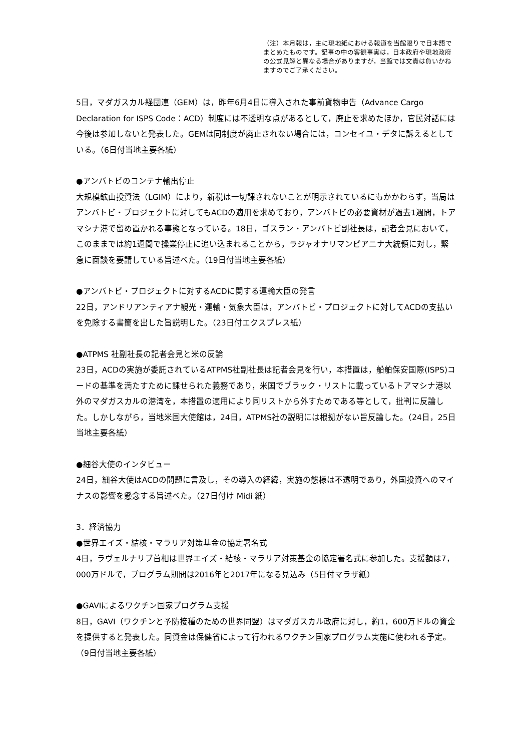（注）本月報は，主に現地紙における報道を当館限りで日本語でまとめたものです。記事の中の客観事実は，日本政府や現地政府の公式見解と異なる場合がありますが，当館では文責は負いかねますのでご了承ください。
5日，マダガスカル経団連（GEM）は，昨年6月4日に導入された事前貨物申告（Advance Cargo Declaration for ISPS Code：ACD）制度には不透明な点があるとして，廃止を求めたほか，官民対話には今後は参加しないと発表した。GEMは同制度が廃止されない場合には，コンセイユ・デタに訴えるとしている。（6日付当地主要各紙）
●アンバトビのコンテナ輸出停止
大規模鉱山投資法（LGIM）により，新税は一切課されないことが明示されているにもかかわらず，当局はアンバトビ・プロジェクトに対してもACDの適用を求めており，アンバトビの必要資材が過去1週間，トアマシナ港で留め置かれる事態となっている。18日，ゴスラン・アンバトビ副社長は，記者会見において，このままでは約1週間で操業停止に追い込まれることから，ラジャオナリマンピアニナ大統領に対し，緊急に面談を要請している旨述べた。（19日付当地主要各紙）
●アンバトビ・プロジェクトに対するACDに関する運輸大臣の発言
22日，アンドリアンティアナ観光・運輸・気象大臣は，アンバトビ・プロジェクトに対してACDの支払いを免除する書簡を出した旨説明した。（23日付エクスプレス紙）
●ATPMS 社副社長の記者会見と米の反論
23日，ACDの実施が委託されているATPMS社副社長は記者会見を行い，本措置は，船舶保安国際(ISPS)コードの基準を満たすために課せられた義務であり，米国でブラック・リストに載っているトアマシナ港以外のマダガスカルの港湾を，本措置の適用により同リストから外すためである等として，批判に反論した。しかしながら，当地米国大使館は，24日，ATPMS社の説明には根拠がない旨反論した。（24日，25日当地主要各紙）
●細谷大使のインタビュー
24日，細谷大使はACDの問題に言及し，その導入の経緯，実施の態様は不透明であり，外国投資へのマイナスの影響を懸念する旨述べた。（27日付け Midi 紙）
3．経済協力
●世界エイズ・結核・マラリア対策基金の協定署名式
4日，ラヴェルナリブ首相は世界エイズ・結核・マラリア対策基金の協定署名式に参加した。支援額は7，000万ドルで，プログラム期間は2016年と2017年になる見込み（5日付マラザ紙）
●GAVIによるワクチン国家プログラム支援
8日，GAVI（ワクチンと予防接種のための世界同盟）はマダガスカル政府に対し，約1，600万ドルの資金を提供すると発表した。同資金は保健省によって行われるワクチン国家プログラム実施に使われる予定。（9日付当地主要各紙）